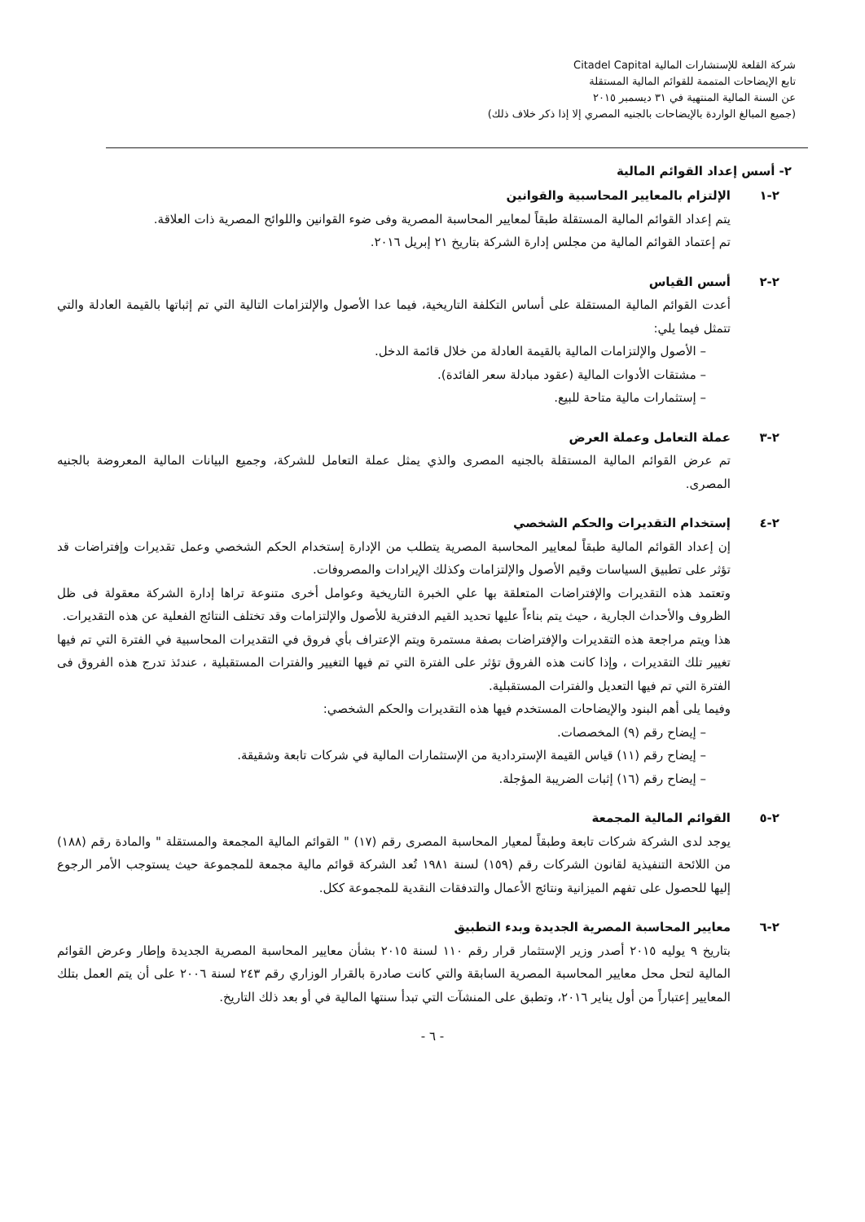شركة القلعة للإستشارات المالية Citadel Capital
تابع الإيضاحات المتممة للقوائم المالية المستقلة
عن السنة المالية المنتهية في ٣١ ديسمبر ٢٠١٥
(جميع المبالغ الواردة بالإيضاحات بالجنيه المصري إلا إذا ذكر خلاف ذلك)
٢- أسس إعداد القوائم المالية
٢-١ الإلتزام بالمعايير المحاسبية والقوانين
يتم إعداد القوائم المالية المستقلة طبقاً لمعايير المحاسبة المصرية وفى ضوء القوانين واللوائح المصرية ذات العلاقة.
تم إعتماد القوائم المالية من مجلس إدارة الشركة بتاريخ ٢١ إبريل ٢٠١٦.
٢-٢ أسس القياس
أعدت القوائم المالية المستقلة على أساس التكلفة التاريخية، فيما عدا الأصول والإلتزامات التالية التي تم إثباتها بالقيمة العادلة والتي تتمثل فيما يلي:
– الأصول والإلتزامات المالية بالقيمة العادلة من خلال قائمة الدخل.
– مشتقات الأدوات المالية (عقود مبادلة سعر الفائدة).
– إستثمارات مالية متاحة للبيع.
٢-٣ عملة التعامل وعملة العرض
تم عرض القوائم المالية المستقلة بالجنيه المصرى والذي يمثل عملة التعامل للشركة، وجميع البيانات المالية المعروضة بالجنيه المصرى.
٢-٤ إستخدام التقديرات والحكم الشخصي
إن إعداد القوائم المالية طبقاً لمعايير المحاسبة المصرية يتطلب من الإدارة إستخدام الحكم الشخصي وعمل تقديرات وإفتراضات قد تؤثر على تطبيق السياسات وقيم الأصول والإلتزامات وكذلك الإيرادات والمصروفات.
وتعتمد هذه التقديرات والإفتراضات المتعلقة بها علي الخبرة التاريخية وعوامل أخرى متنوعة تراها إدارة الشركة معقولة فى ظل الظروف والأحداث الجارية ، حيث يتم بناءاً عليها تحديد القيم الدفترية للأصول والإلتزامات وقد تختلف النتائج الفعلية عن هذه التقديرات.
هذا ويتم مراجعة هذه التقديرات والإفتراضات بصفة مستمرة ويتم الإعتراف بأي فروق في التقديرات المحاسبية في الفترة التي تم فيها تغيير تلك التقديرات ، وإذا كانت هذه الفروق تؤثر على الفترة التي تم فيها التغيير والفترات المستقبلية ، عندئذ تدرج هذه الفروق فى الفترة التي تم فيها التعديل والفترات المستقبلية.
وفيما يلى أهم البنود والإيضاحات المستخدم فيها هذه التقديرات والحكم الشخصي:
– إيضاح رقم (٩) المخصصات.
– إيضاح رقم (١١) قياس القيمة الإستردادية من الإستثمارات المالية في شركات تابعة وشقيقة.
– إيضاح رقم (١٦) إثبات الضريبة المؤجلة.
٢-٥ القوائم المالية المجمعة
يوجد لدى الشركة شركات تابعة وطبقاً لمعيار المحاسبة المصرى رقم (١٧) " القوائم المالية المجمعة والمستقلة " والمادة رقم (١٨٨) من اللائحة التنفيذية لقانون الشركات رقم (١٥٩) لسنة ١٩٨١ تُعد الشركة قوائم مالية مجمعة للمجموعة حيث يستوجب الأمر الرجوع إليها للحصول على تفهم الميزانية ونتائج الأعمال والتدفقات النقدية للمجموعة ككل.
٢-٦ معايير المحاسبة المصرية الجديدة وبدء التطبيق
بتاريخ ٩ يوليه ٢٠١٥ أصدر وزير الإستثمار قرار رقم ١١٠ لسنة ٢٠١٥ بشأن معايير المحاسبة المصرية الجديدة وإطار وعرض القوائم المالية لتحل محل معايير المحاسبة المصرية السابقة والتي كانت صادرة بالقرار الوزاري رقم ٢٤٣ لسنة ٢٠٠٦ على أن يتم العمل بتلك المعايير إعتباراً من أول يناير ٢٠١٦، وتطبق على المنشآت التي تبدأ سنتها المالية في أو بعد ذلك التاريخ.
- ٦ -